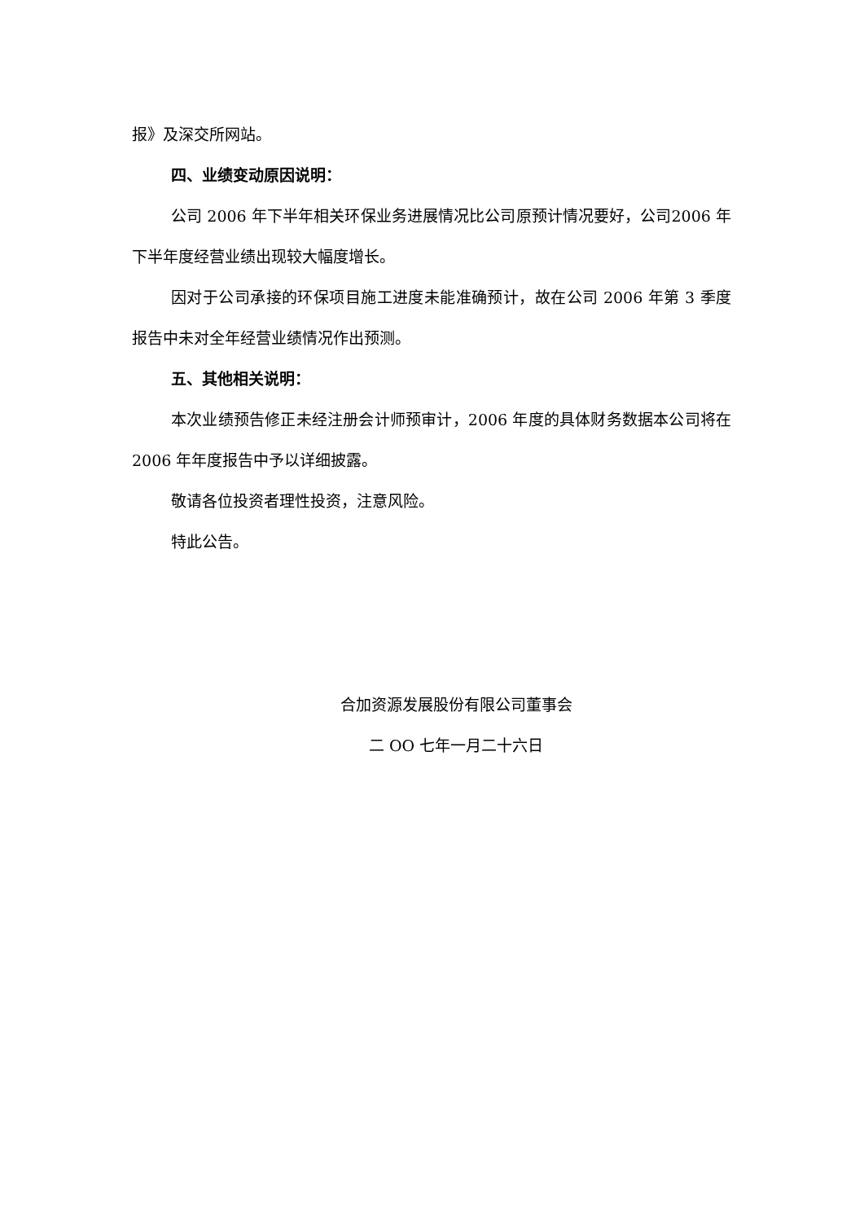报》及深交所网站。
四、业绩变动原因说明：
公司 2006 年下半年相关环保业务进展情况比公司原预计情况要好，公司2006 年下半年度经营业绩出现较大幅度增长。
因对于公司承接的环保项目施工进度未能准确预计，故在公司 2006 年第 3 季度报告中未对全年经营业绩情况作出预测。
五、其他相关说明：
本次业绩预告修正未经注册会计师预审计，2006 年度的具体财务数据本公司将在 2006 年年度报告中予以详细披露。
敬请各位投资者理性投资，注意风险。
特此公告。
合加资源发展股份有限公司董事会
二 OO 七年一月二十六日